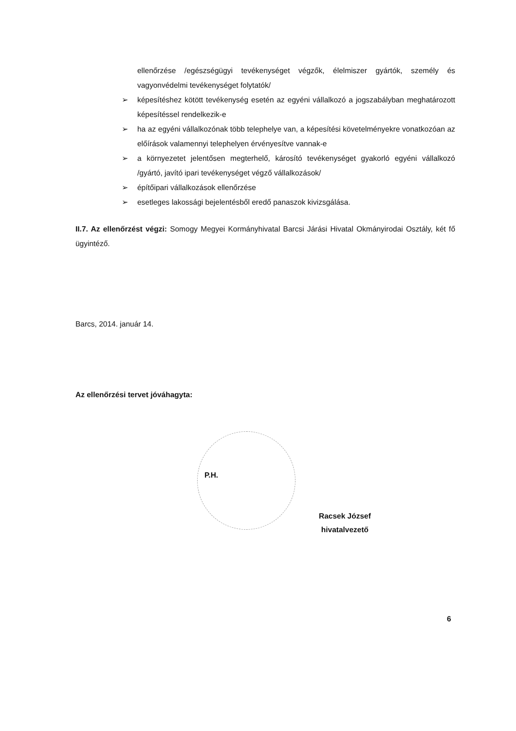ellenőrzése /egészségügyi tevékenységet végzők, élelmiszer gyártók, személy és vagyonvédelmi tevékenységet folytatók/
➢ képesítéshez kötött tevékenység esetén az egyéni vállalkozó a jogszabályban meghatározott képesítéssel rendelkezik-e
➢ ha az egyéni vállalkozónak több telephelye van, a képesítési követelményekre vonatkozóan az előírások valamennyi telephelyen érvényesítve vannak-e
➢ a környezetet jelentősen megterhelő, károsító tevékenységet gyakorló egyéni vállalkozó /gyártó, javító ipari tevékenységet végző vállalkozások/
➢ építőipari vállalkozások ellenőrzése
➢ esetleges lakossági bejelentésből eredő panaszok kivizsgálása.
II.7. Az ellenőrzést végzi: Somogy Megyei Kormányhivatal Barcsi Járási Hivatal Okmányirodai Osztály, két fő ügyintéző.
Barcs, 2014. január 14.
Az ellenőrzési tervet jóváhagyta:
P.H.
Racsek József
hivatalvezető
6